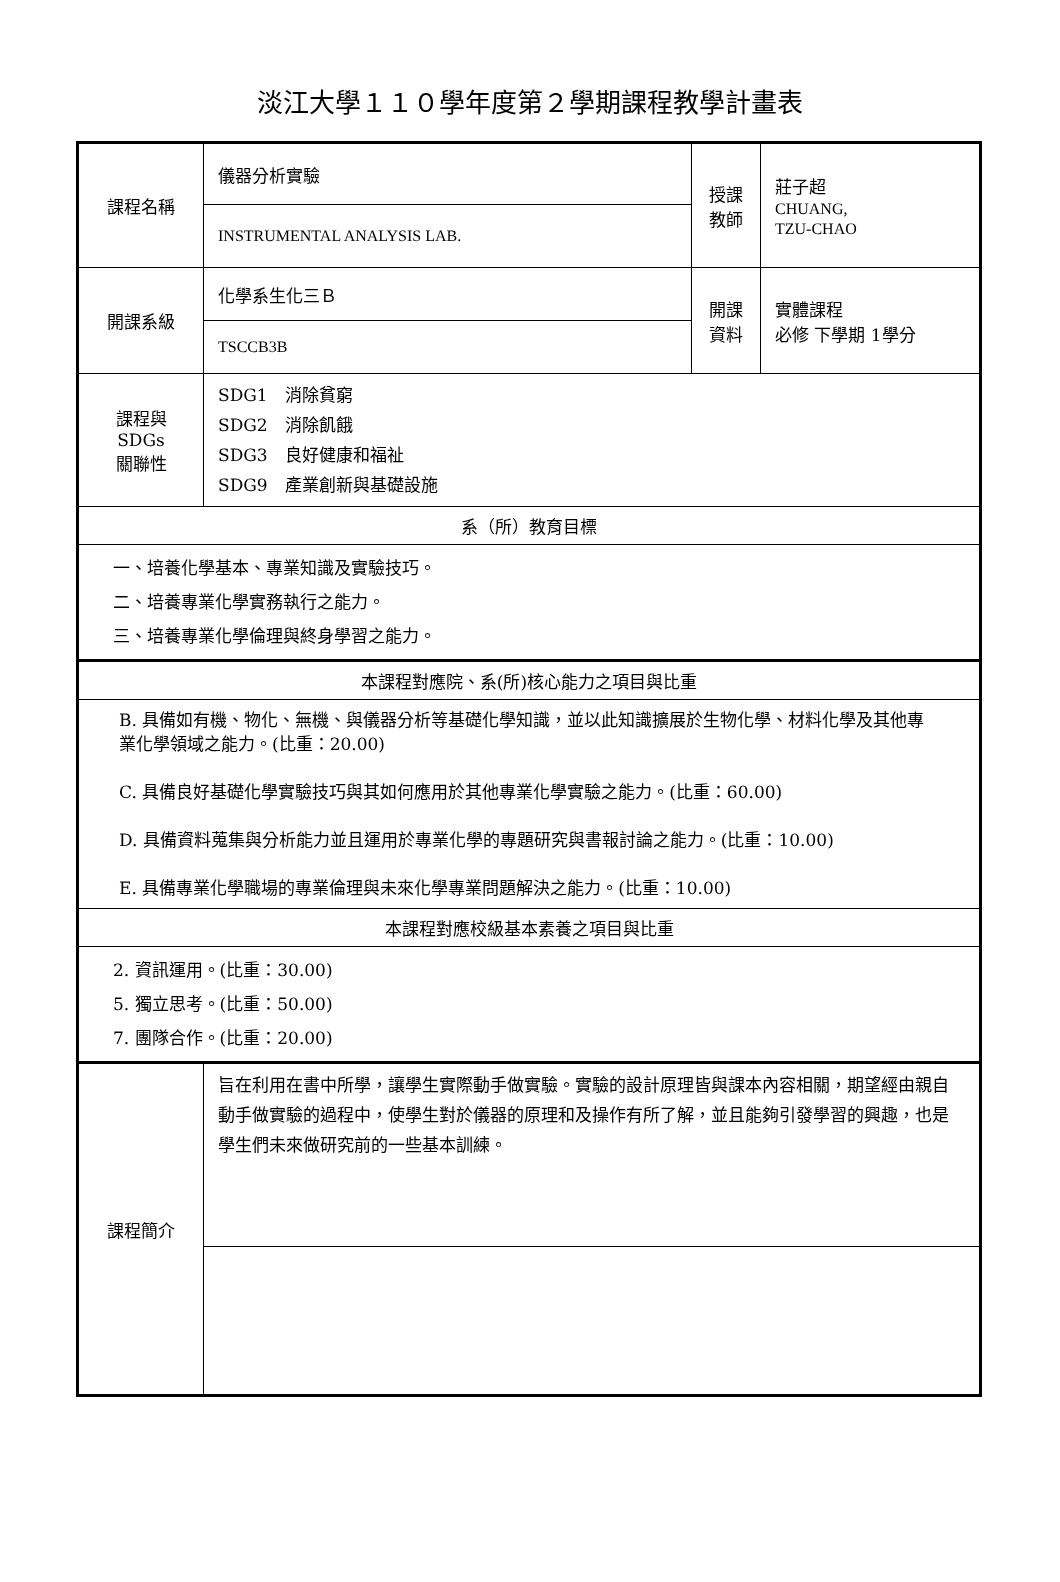淡江大學１１０學年度第２學期課程教學計畫表
| 課程名稱 | 儀器分析實驗 | 授課 教師 | 莊子超 CHUANG, TZU-CHAO |
| | INSTRUMENTAL ANALYSIS LAB. | | |
| 開課系級 | 化學系生化三Ｂ | 開課 資料 | 實體課程 必修 下學期 1學分 |
| | TSCCB3B | | |
| 課程與SDGs 關聯性 | SDG1 消除貧窮 SDG2 消除飢餓 SDG3 良好健康和福祉 SDG9 產業創新與基礎設施 | | |
| 系（所）教育目標 | | | |
| 一、培養化學基本、專業知識及實驗技巧。 二、培養專業化學實務執行之能力。 三、培養專業化學倫理與終身學習之能力。 | | | |
| 本課程對應院、系(所)核心能力之項目與比重 | | | |
| B. 具備如有機、物化、無機、與儀器分析等基礎化學知識，並以此知識擴展於生物化學、材料化學及其他專業化學領域之能力。(比重：20.00) C. 具備良好基礎化學實驗技巧與其如何應用於其他專業化學實驗之能力。(比重：60.00) D. 具備資料蒐集與分析能力並且運用於專業化學的專題研究與書報討論之能力。(比重：10.00) E. 具備專業化學職場的專業倫理與未來化學專業問題解決之能力。(比重：10.00) | | | |
| 本課程對應校級基本素養之項目與比重 | | | |
| 2. 資訊運用。(比重：30.00) 5. 獨立思考。(比重：50.00) 7. 團隊合作。(比重：20.00) | | | |
| 課程簡介 | 旨在利用在書中所學，讓學生實際動手做實驗。實驗的設計原理皆與課本內容相關，期望經由親自動手做實驗的過程中，使學生對於儀器的原理和及操作有所了解，並且能夠引發學習的興趣，也是學生們未來做研究前的一些基本訓練。 | | |